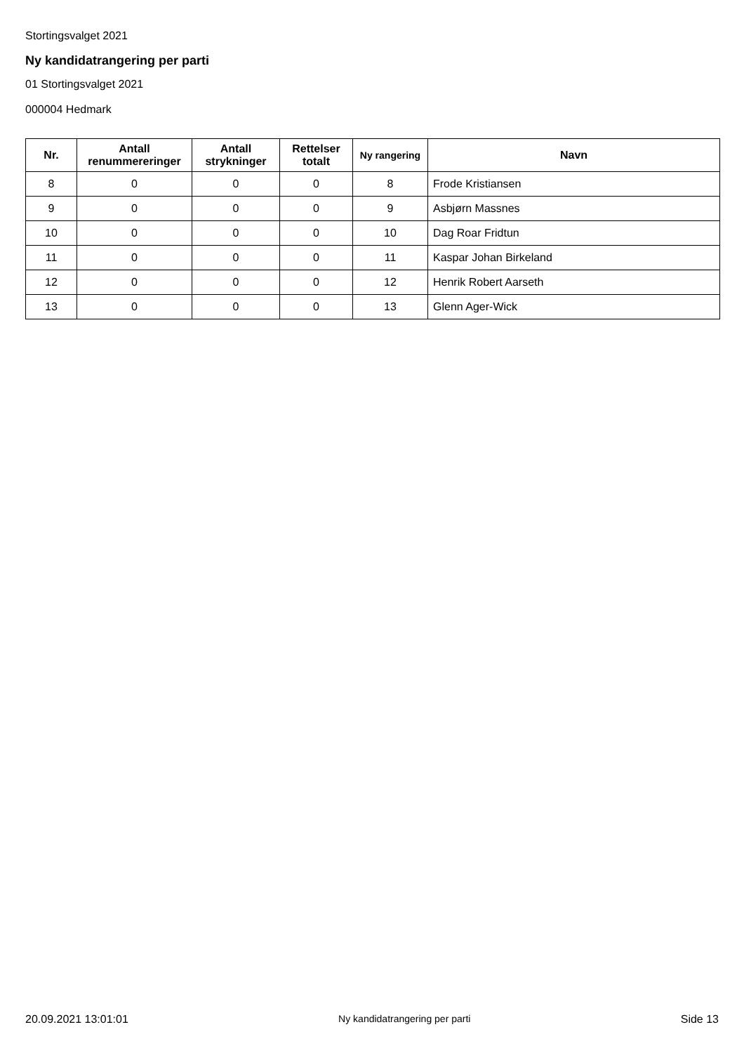Stortingsvalget 2021
Ny kandidatrangering per parti
01 Stortingsvalget 2021
000004 Hedmark
| Nr. | Antall renummereringer | Antall strykninger | Rettelser totalt | Ny rangering | Navn |
| --- | --- | --- | --- | --- | --- |
| 8 | 0 | 0 | 0 | 8 | Frode Kristiansen |
| 9 | 0 | 0 | 0 | 9 | Asbjørn Massnes |
| 10 | 0 | 0 | 0 | 10 | Dag Roar Fridtun |
| 11 | 0 | 0 | 0 | 11 | Kaspar Johan Birkeland |
| 12 | 0 | 0 | 0 | 12 | Henrik Robert Aarseth |
| 13 | 0 | 0 | 0 | 13 | Glenn Ager-Wick |
20.09.2021 13:01:01 Ny kandidatrangering per parti Side 13